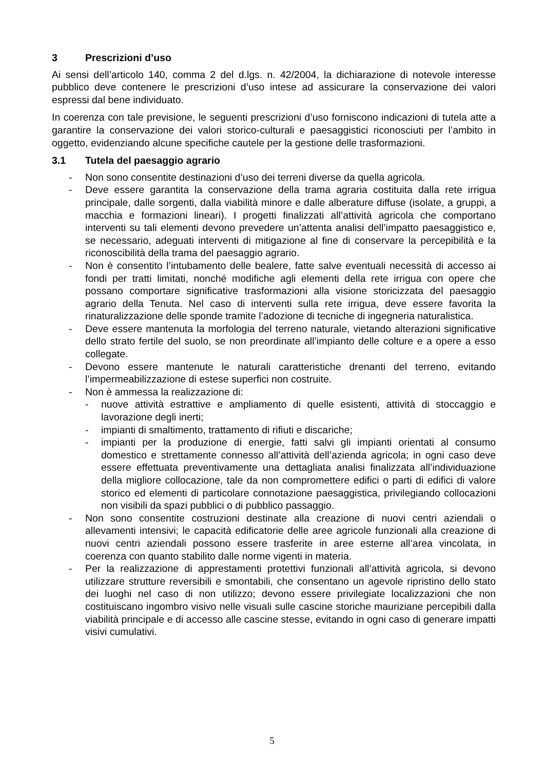3 Prescrizioni d’uso
Ai sensi dell’articolo 140, comma 2 del d.lgs. n. 42/2004, la dichiarazione di notevole interesse pubblico deve contenere le prescrizioni d’uso intese ad assicurare la conservazione dei valori espressi dal bene individuato.
In coerenza con tale previsione, le seguenti prescrizioni d’uso forniscono indicazioni di tutela atte a garantire la conservazione dei valori storico-culturali e paesaggistici riconosciuti per l’ambito in oggetto, evidenziando alcune specifiche cautele per la gestione delle trasformazioni.
3.1 Tutela del paesaggio agrario
- Non sono consentite destinazioni d’uso dei terreni diverse da quella agricola.
- Deve essere garantita la conservazione della trama agraria costituita dalla rete irrigua principale, dalle sorgenti, dalla viabilità minore e dalle alberature diffuse (isolate, a gruppi, a macchia e formazioni lineari). I progetti finalizzati all’attività agricola che comportano interventi su tali elementi devono prevedere un’attenta analisi dell’impatto paesaggistico e, se necessario, adeguati interventi di mitigazione al fine di conservare la percepibilità e la riconoscibilità della trama del paesaggio agrario.
- Non è consentito l’intubamento delle bealere, fatte salve eventuali necessità di accesso ai fondi per tratti limitati, nonché modifiche agli elementi della rete irrigua con opere che possano comportare significative trasformazioni alla visione storicizzata del paesaggio agrario della Tenuta. Nel caso di interventi sulla rete irrigua, deve essere favorita la rinaturalizzazione delle sponde tramite l’adozione di tecniche di ingegneria naturalistica.
- Deve essere mantenuta la morfologia del terreno naturale, vietando alterazioni significative dello strato fertile del suolo, se non preordinate all’impianto delle colture e a opere a esso collegate.
- Devono essere mantenute le naturali caratteristiche drenanti del terreno, evitando l’impermeabilizzazione di estese superfici non costruite.
- Non è ammessa la realizzazione di:
- nuove attività estrattive e ampliamento di quelle esistenti, attività di stoccaggio e lavorazione degli inerti;
- impianti di smaltimento, trattamento di rifiuti e discariche;
- impianti per la produzione di energie, fatti salvi gli impianti orientati al consumo domestico e strettamente connesso all’attività dell’azienda agricola; in ogni caso deve essere effettuata preventivamente una dettagliata analisi finalizzata all’individuazione della migliore collocazione, tale da non compromettere edifici o parti di edifici di valore storico ed elementi di particolare connotazione paesaggistica, privilegiando collocazioni non visibili da spazi pubblici o di pubblico passaggio.
- Non sono consentite costruzioni destinate alla creazione di nuovi centri aziendali o allevamenti intensivi; le capacità edificatorie delle aree agricole funzionali alla creazione di nuovi centri aziendali possono essere trasferite in aree esterne all’area vincolata, in coerenza con quanto stabilito dalle norme vigenti in materia.
- Per la realizzazione di apprestamenti protettivi funzionali all’attività agricola, si devono utilizzare strutture reversibili e smontabili, che consentano un agevole ripristino dello stato dei luoghi nel caso di non utilizzo; devono essere privilegiate localizzazioni che non costituiscano ingombro visivo nelle visuali sulle cascine storiche mauriziane percepibili dalla viabilità principale e di accesso alle cascine stesse, evitando in ogni caso di generare impatti visivi cumulativi.
5